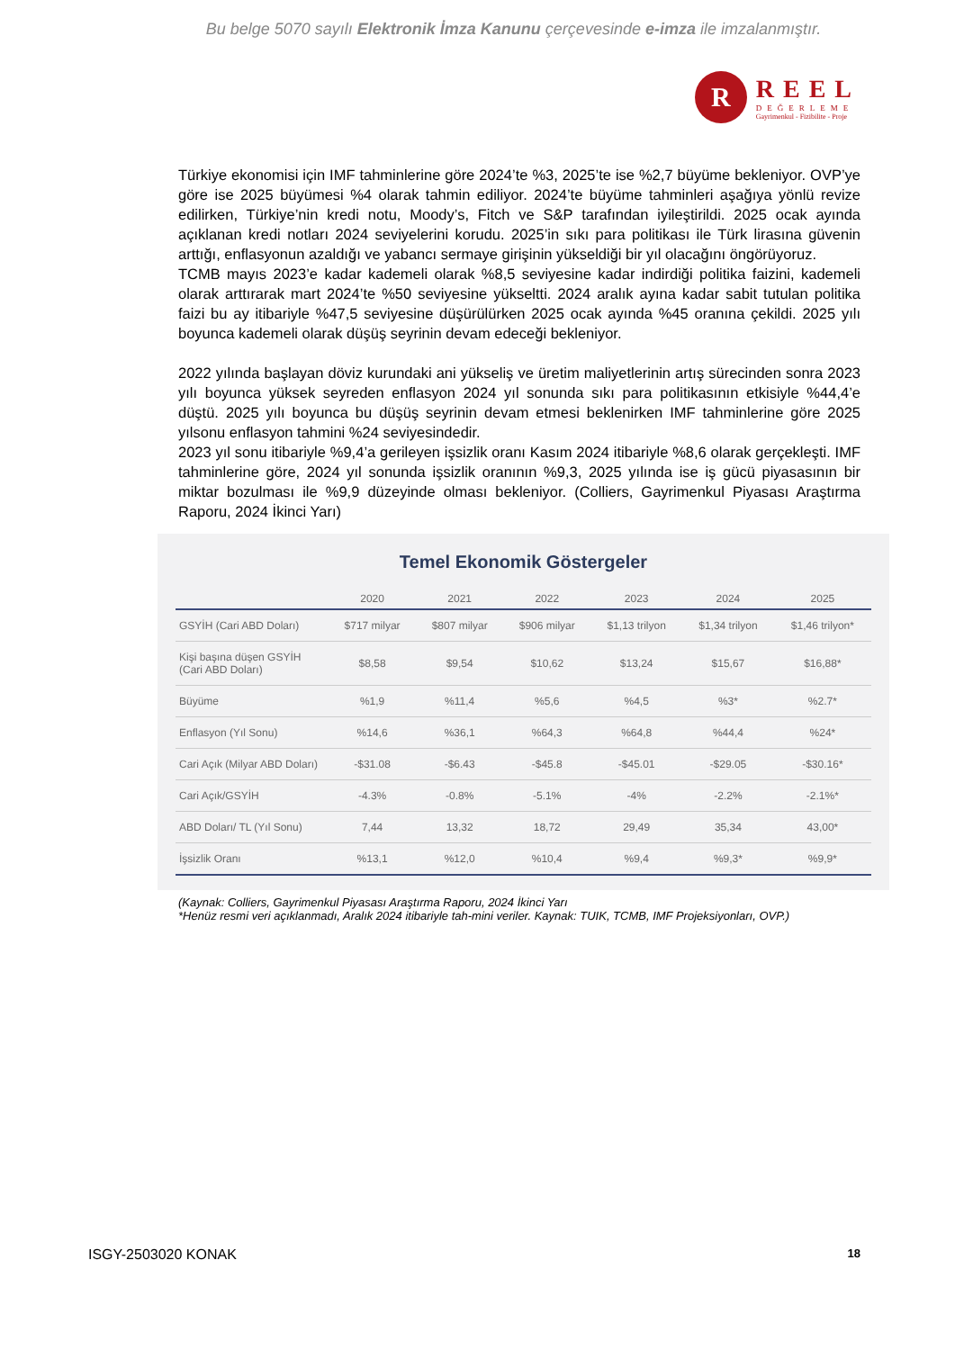Bu belge 5070 sayılı Elektronik İmza Kanunu çerçevesinde e-imza ile imzalanmıştır.
R
REEL
DEĞERLEME
Gayrimenkul - Fizibilite - Proje
Türkiye ekonomisi için IMF tahminlerine göre 2024’te %3, 2025’te ise %2,7 büyüme bekleniyor. OVP’ye göre ise 2025 büyümesi %4 olarak tahmin ediliyor. 2024’te büyüme tahminleri aşağıya yönlü revize edilirken, Türkiye’nin kredi notu, Moody’s, Fitch ve S&P tarafından iyileştirildi. 2025 ocak ayında açıklanan kredi notları 2024 seviyelerini korudu. 2025’in sıkı para politikası ile Türk lirasına güvenin arttığı, enflasyonun azaldığı ve yabancı sermaye girişinin yükseldiği bir yıl olacağını öngörüyoruz.
TCMB mayıs 2023’e kadar kademeli olarak %8,5 seviyesine kadar indirdiği politika faizini, kademeli olarak arttırarak mart 2024’te %50 seviyesine yükseltti. 2024 aralık ayına kadar sabit tutulan politika faizi bu ay itibariyle %47,5 seviyesine düşürülürken 2025 ocak ayında %45 oranına çekildi. 2025 yılı boyunca kademeli olarak düşüş seyrinin devam edeceği bekleniyor.
2022 yılında başlayan döviz kurundaki ani yükseliş ve üretim maliyetlerinin artış sürecinden sonra 2023 yılı boyunca yüksek seyreden enflasyon 2024 yıl sonunda sıkı para politikasının etkisiyle %44,4’e düştü. 2025 yılı boyunca bu düşüş seyrinin devam etmesi beklenirken IMF tahminlerine göre 2025 yılsonu enflasyon tahmini %24 seviyesindedir.
2023 yıl sonu itibariyle %9,4’a gerileyen işsizlik oranı Kasım 2024 itibariyle %8,6 olarak gerçekleşti. IMF tahminlerine göre, 2024 yıl sonunda işsizlik oranının %9,3, 2025 yılında ise iş gücü piyasasının bir miktar bozulması ile %9,9 düzeyinde olması bekleniyor. (Colliers, Gayrimenkul Piyasası Araştırma Raporu, 2024 İkinci Yarı)
Temel Ekonomik Göstergeler
| | 2020 | 2021 | 2022 | 2023 | 2024 | 2025 |
| --- | --- | --- | --- | --- | --- | --- |
| GSYİH (Cari ABD Doları) | $717 milyar | $807 milyar | $906 milyar | $1,13 trilyon | $1,34 trilyon | $1,46 trilyon* |
| Kişi başına düşen GSYİH (Cari ABD Doları) | $8,58 | $9,54 | $10,62 | $13,24 | $15,67 | $16,88* |
| Büyüme | %1,9 | %11,4 | %5,6 | %4,5 | %3* | %2.7* |
| Enflasyon (Yıl Sonu) | %14,6 | %36,1 | %64,3 | %64,8 | %44,4 | %24* |
| Cari Açık (Milyar ABD Doları) | -$31.08 | -$6.43 | -$45.8 | -$45.01 | -$29.05 | -$30.16* |
| Cari Açık/GSYİH | -4.3% | -0.8% | -5.1% | -4% | -2.2% | -2.1%* |
| ABD Doları/ TL (Yıl Sonu) | 7,44 | 13,32 | 18,72 | 29,49 | 35,34 | 43,00* |
| İşsizlik Oranı | %13,1 | %12,0 | %10,4 | %9,4 | %9,3* | %9,9* |
(Kaynak: Colliers, Gayrimenkul Piyasası Araştırma Raporu, 2024 İkinci Yarı
*Henüz resmi veri açıklanmadı, Aralık 2024 itibariyle tah-mini veriler. Kaynak: TUIK, TCMB, IMF Projeksiyonları, OVP.)
ISGY-2503020 KONAK 18